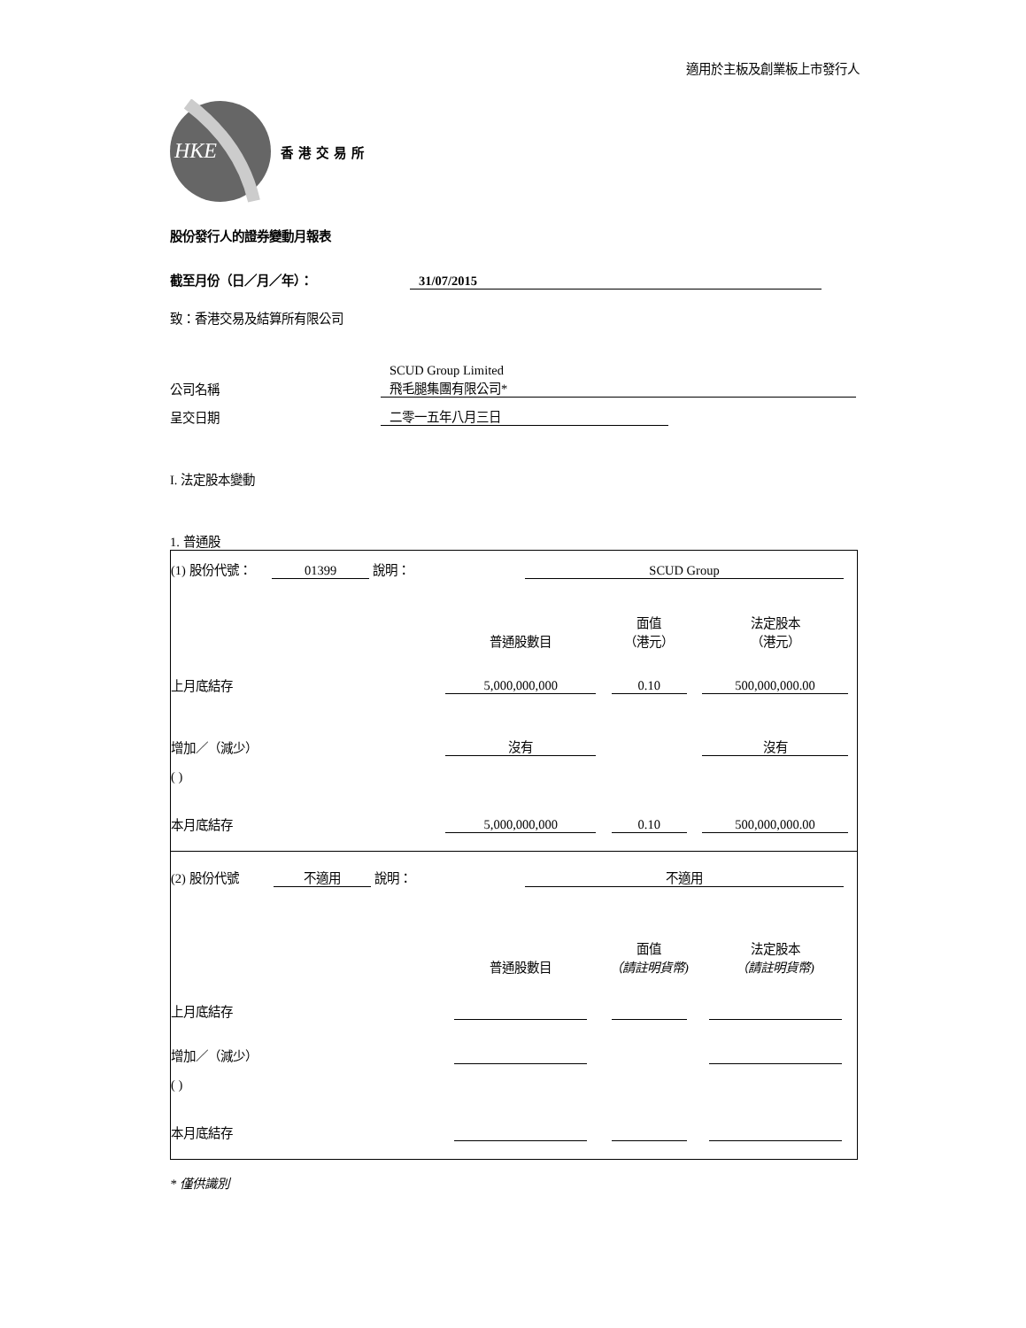適用於主板及創業板上市發行人
HKE
香港交易所
股份發行人的證券變動月報表
截至月份（日／月／年）： 31/07/2015
致：香港交易及結算所有限公司
| 公司名稱 | SCUD Group Limited 飛毛腿集團有限公司* |
| 呈交日期 | 二零一五年八月三日 |
I. 法定股本變動
1. 普通股
| (1) 股份代號： 01399 說明： | | SCUD Group | | |
| | | 普通股數目 | 面值 （港元） | 法定股本 （港元） |
| 上月底結存 | | 5,000,000,000 | 0.10 | 500,000,000.00 |
| 增加／（減少） | | 沒有 | | 沒有 |
| ( ) | | | | |
| 本月底結存 | | 5,000,000,000 | 0.10 | 500,000,000.00 |
| (2) 股份代號 不適用 說明： | | 不適用 | | |
| | | 普通股數目 | 面值 （請註明貨幣) | 法定股本 （請註明貨幣) |
| 上月底結存 | | | | |
| 增加／（減少） | | | | |
| ( ) | | | | |
| 本月底結存 | | | | |
* 僅供識別